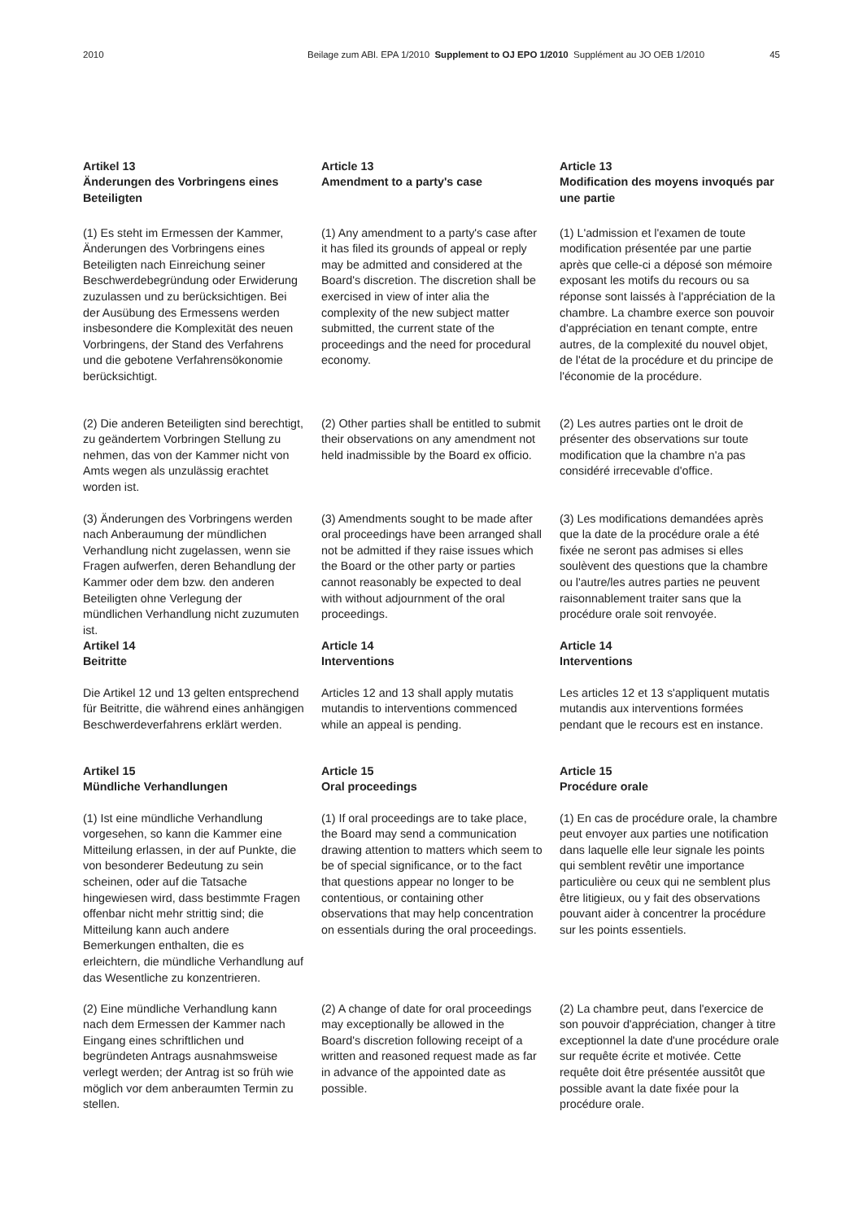2010 Beilage zum ABl. EPA 1/2010 Supplement to OJ EPO 1/2010 Supplément au JO OEB 1/2010 45
Artikel 13
Änderungen des Vorbringens eines Beteiligten
Article 13
Amendment to a party's case
Article 13
Modification des moyens invoqués par une partie
(1) Es steht im Ermessen der Kammer, Änderungen des Vorbringens eines Beteiligten nach Einreichung seiner Beschwerdebegründung oder Erwiderung zuzulassen und zu berücksichtigen. Bei der Ausübung des Ermessens werden insbesondere die Komplexität des neuen Vorbringens, der Stand des Verfahrens und die gebotene Verfahrensökonomie berücksichtigt.
(1) Any amendment to a party's case after it has filed its grounds of appeal or reply may be admitted and considered at the Board's discretion. The discretion shall be exercised in view of inter alia the complexity of the new subject matter submitted, the current state of the proceedings and the need for procedural economy.
(1) L'admission et l'examen de toute modification présentée par une partie après que celle-ci a déposé son mémoire exposant les motifs du recours ou sa réponse sont laissés à l'appréciation de la chambre. La chambre exerce son pouvoir d'appréciation en tenant compte, entre autres, de la complexité du nouvel objet, de l'état de la procédure et du principe de l'économie de la procédure.
(2) Die anderen Beteiligten sind berechtigt, zu geändertem Vorbringen Stellung zu nehmen, das von der Kammer nicht von Amts wegen als unzulässig erachtet worden ist.
(2) Other parties shall be entitled to submit their observations on any amendment not held inadmissible by the Board ex officio.
(2) Les autres parties ont le droit de présenter des observations sur toute modification que la chambre n'a pas considéré irrecevable d'office.
(3) Änderungen des Vorbringens werden nach Anberaumung der mündlichen Verhandlung nicht zugelassen, wenn sie Fragen aufwerfen, deren Behandlung der Kammer oder dem bzw. den anderen Beteiligten ohne Verlegung der mündlichen Verhandlung nicht zuzumuten ist.
(3) Amendments sought to be made after oral proceedings have been arranged shall not be admitted if they raise issues which the Board or the other party or parties cannot reasonably be expected to deal with without adjournment of the oral proceedings.
(3) Les modifications demandées après que la date de la procédure orale a été fixée ne seront pas admises si elles soulèvent des questions que la chambre ou l'autre/les autres parties ne peuvent raisonnablement traiter sans que la procédure orale soit renvoyée.
Artikel 14
Beitritte
Article 14
Interventions
Article 14
Interventions
Die Artikel 12 und 13 gelten entsprechend für Beitritte, die während eines anhängigen Beschwerdeverfahrens erklärt werden.
Articles 12 and 13 shall apply mutatis mutandis to interventions commenced while an appeal is pending.
Les articles 12 et 13 s'appliquent mutatis mutandis aux interventions formées pendant que le recours est en instance.
Artikel 15
Mündliche Verhandlungen
Article 15
Oral proceedings
Article 15
Procédure orale
(1) Ist eine mündliche Verhandlung vorgesehen, so kann die Kammer eine Mitteilung erlassen, in der auf Punkte, die von besonderer Bedeutung zu sein scheinen, oder auf die Tatsache hingewiesen wird, dass bestimmte Fragen offenbar nicht mehr strittig sind; die Mitteilung kann auch andere Bemerkungen enthalten, die es erleichtern, die mündliche Verhandlung auf das Wesentliche zu konzentrieren.
(1) If oral proceedings are to take place, the Board may send a communication drawing attention to matters which seem to be of special significance, or to the fact that questions appear no longer to be contentious, or containing other observations that may help concentration on essentials during the oral proceedings.
(1) En cas de procédure orale, la chambre peut envoyer aux parties une notification dans laquelle elle leur signale les points qui semblent revêtir une importance particulière ou ceux qui ne semblent plus être litigieux, ou y fait des observations pouvant aider à concentrer la procédure sur les points essentiels.
(2) Eine mündliche Verhandlung kann nach dem Ermessen der Kammer nach Eingang eines schriftlichen und begründeten Antrags ausnahmsweise verlegt werden; der Antrag ist so früh wie möglich vor dem anberaumten Termin zu stellen.
(2) A change of date for oral proceedings may exceptionally be allowed in the Board's discretion following receipt of a written and reasoned request made as far in advance of the appointed date as possible.
(2) La chambre peut, dans l'exercice de son pouvoir d'appréciation, changer à titre exceptionnel la date d'une procédure orale sur requête écrite et motivée. Cette requête doit être présentée aussitôt que possible avant la date fixée pour la procédure orale.